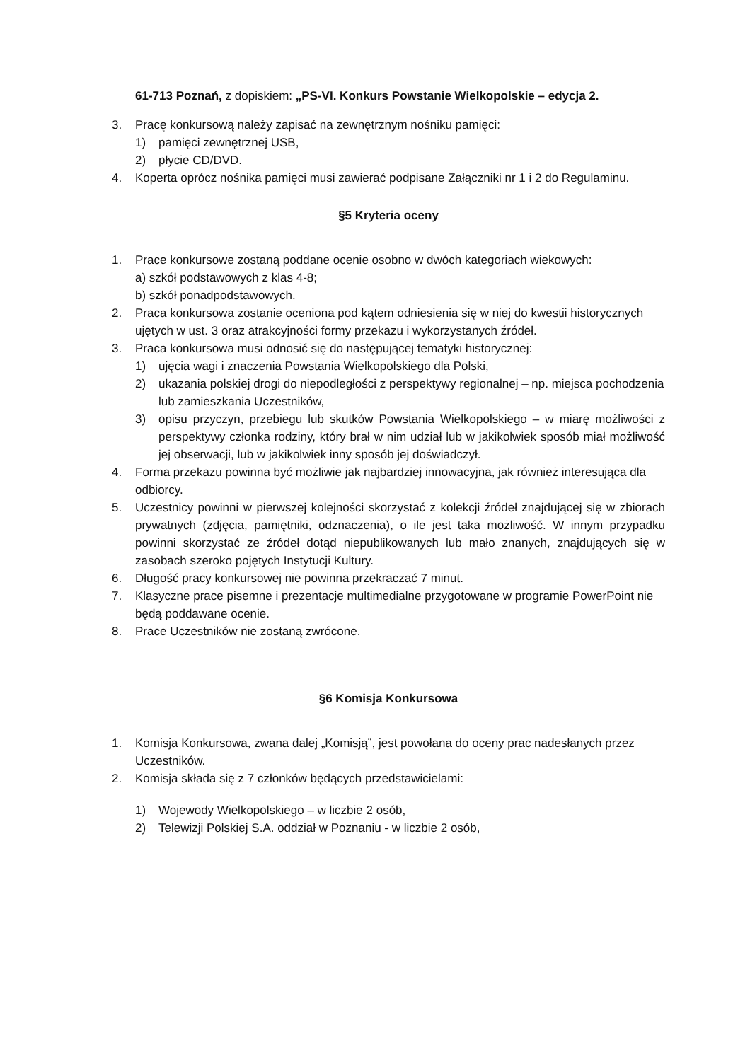61-713 Poznań, z dopiskiem: „PS-VI. Konkurs Powstanie Wielkopolskie – edycja 2.
3. Pracę konkursową należy zapisać na zewnętrznym nośniku pamięci:
1) pamięci zewnętrznej USB,
2) płycie CD/DVD.
4. Koperta oprócz nośnika pamięci musi zawierać podpisane Załączniki nr 1 i 2 do Regulaminu.
§5 Kryteria oceny
1. Prace konkursowe zostaną poddane ocenie osobno w dwóch kategoriach wiekowych:
a) szkół podstawowych z klas 4-8;
b) szkół ponadpodstawowych.
2. Praca konkursowa zostanie oceniona pod kątem odniesienia się w niej do kwestii historycznych ujętych w ust. 3 oraz atrakcyjności formy przekazu i wykorzystanych źródeł.
3. Praca konkursowa musi odnosić się do następującej tematyki historycznej:
1) ujęcia wagi i znaczenia Powstania Wielkopolskiego dla Polski,
2) ukazania polskiej drogi do niepodległości z perspektywy regionalnej – np. miejsca pochodzenia lub zamieszkania Uczestników,
3) opisu przyczyn, przebiegu lub skutków Powstania Wielkopolskiego – w miarę możliwości z perspektywy członka rodziny, który brał w nim udział lub w jakikolwiek sposób miał możliwość jej obserwacji, lub w jakikolwiek inny sposób jej doświadczył.
4. Forma przekazu powinna być możliwie jak najbardziej innowacyjna, jak również interesująca dla odbiorcy.
5. Uczestnicy powinni w pierwszej kolejności skorzystać z kolekcji źródeł znajdującej się w zbiorach prywatnych (zdjęcia, pamiętniki, odznaczenia), o ile jest taka możliwość. W innym przypadku powinni skorzystać ze źródeł dotąd niepublikowanych lub mało znanych, znajdujących się w zasobach szeroko pojętych Instytucji Kultury.
6. Długość pracy konkursowej nie powinna przekraczać 7 minut.
7. Klasyczne prace pisemne i prezentacje multimedialne przygotowane w programie PowerPoint nie będą poddawane ocenie.
8. Prace Uczestników nie zostaną zwrócone.
§6 Komisja Konkursowa
1. Komisja Konkursowa, zwana dalej „Komisją”, jest powołana do oceny prac nadesłanych przez Uczestników.
2. Komisja składa się z 7 członków będących przedstawicielami:
1) Wojewody Wielkopolskiego – w liczbie 2 osób,
2) Telewizji Polskiej S.A. oddział w Poznaniu - w liczbie 2 osób,